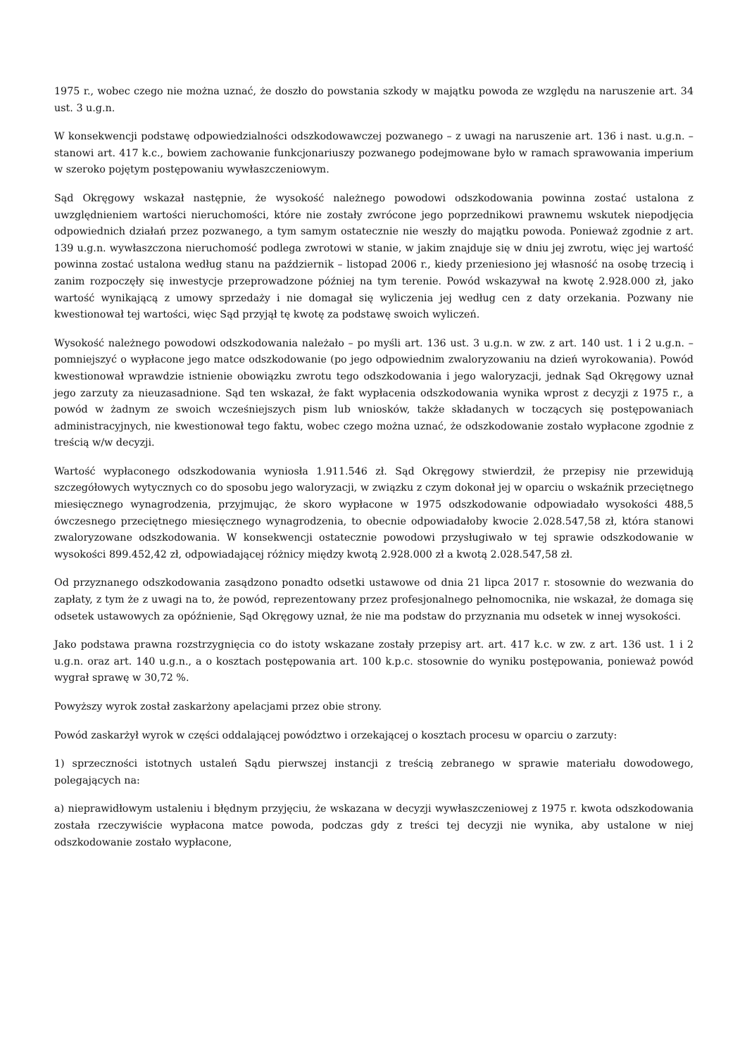1975 r., wobec czego nie można uznać, że doszło do powstania szkody w majątku powoda ze względu na naruszenie art. 34 ust. 3 u.g.n.
W konsekwencji podstawę odpowiedzialności odszkodowawczej pozwanego – z uwagi na naruszenie art. 136 i nast. u.g.n. – stanowi art. 417 k.c., bowiem zachowanie funkcjonariuszy pozwanego podejmowane było w ramach sprawowania imperium w szeroko pojętym postępowaniu wywłaszczeniowym.
Sąd Okręgowy wskazał następnie, że wysokość należnego powodowi odszkodowania powinna zostać ustalona z uwzględnieniem wartości nieruchomości, które nie zostały zwrócone jego poprzednikowi prawnemu wskutek niepodjęcia odpowiednich działań przez pozwanego, a tym samym ostatecznie nie weszły do majątku powoda. Ponieważ zgodnie z art. 139 u.g.n. wywłaszczona nieruchomość podlega zwrotowi w stanie, w jakim znajduje się w dniu jej zwrotu, więc jej wartość powinna zostać ustalona według stanu na październik – listopad 2006 r., kiedy przeniesiono jej własność na osobę trzecią i zanim rozpoczęły się inwestycje przeprowadzone później na tym terenie. Powód wskazywał na kwotę 2.928.000 zł, jako wartość wynikającą z umowy sprzedaży i nie domagał się wyliczenia jej według cen z daty orzekania. Pozwany nie kwestionował tej wartości, więc Sąd przyjął tę kwotę za podstawę swoich wyliczeń.
Wysokość należnego powodowi odszkodowania należało – po myśli art. 136 ust. 3 u.g.n. w zw. z art. 140 ust. 1 i 2 u.g.n. – pomniejszyć o wypłacone jego matce odszkodowanie (po jego odpowiednim zwaloryzowaniu na dzień wyrokowania). Powód kwestionował wprawdzie istnienie obowiązku zwrotu tego odszkodowania i jego waloryzacji, jednak Sąd Okręgowy uznał jego zarzuty za nieuzasadnione. Sąd ten wskazał, że fakt wypłacenia odszkodowania wynika wprost z decyzji z 1975 r., a powód w żadnym ze swoich wcześniejszych pism lub wniosków, także składanych w toczących się postępowaniach administracyjnych, nie kwestionował tego faktu, wobec czego można uznać, że odszkodowanie zostało wypłacone zgodnie z treścią w/w decyzji.
Wartość wypłaconego odszkodowania wyniosła 1.911.546 zł. Sąd Okręgowy stwierdził, że przepisy nie przewidują szczegółowych wytycznych co do sposobu jego waloryzacji, w związku z czym dokonał jej w oparciu o wskaźnik przeciętnego miesięcznego wynagrodzenia, przyjmując, że skoro wypłacone w 1975 odszkodowanie odpowiadało wysokości 488,5 ówczesnego przeciętnego miesięcznego wynagrodzenia, to obecnie odpowiadałoby kwocie 2.028.547,58 zł, która stanowi zwaloryzowane odszkodowania. W konsekwencji ostatecznie powodowi przysługiwało w tej sprawie odszkodowanie w wysokości 899.452,42 zł, odpowiadającej różnicy między kwotą 2.928.000 zł a kwotą 2.028.547,58 zł.
Od przyznanego odszkodowania zasądzono ponadto odsetki ustawowe od dnia 21 lipca 2017 r. stosownie do wezwania do zapłaty, z tym że z uwagi na to, że powód, reprezentowany przez profesjonalnego pełnomocnika, nie wskazał, że domaga się odsetek ustawowych za opóźnienie, Sąd Okręgowy uznał, że nie ma podstaw do przyznania mu odsetek w innej wysokości.
Jako podstawa prawna rozstrzygnięcia co do istoty wskazane zostały przepisy art. art. 417 k.c. w zw. z art. 136 ust. 1 i 2 u.g.n. oraz art. 140 u.g.n., a o kosztach postępowania art. 100 k.p.c. stosownie do wyniku postępowania, ponieważ powód wygrał sprawę w 30,72 %.
Powyższy wyrok został zaskarżony apelacjami przez obie strony.
Powód zaskarżył wyrok w części oddalającej powództwo i orzekającej o kosztach procesu w oparciu o zarzuty:
1) sprzeczności istotnych ustaleń Sądu pierwszej instancji z treścią zebranego w sprawie materiału dowodowego, polegających na:
a) nieprawidłowym ustaleniu i błędnym przyjęciu, że wskazana w decyzji wywłaszczeniowej z 1975 r. kwota odszkodowania została rzeczywiście wypłacona matce powoda, podczas gdy z treści tej decyzji nie wynika, aby ustalone w niej odszkodowanie zostało wypłacone,